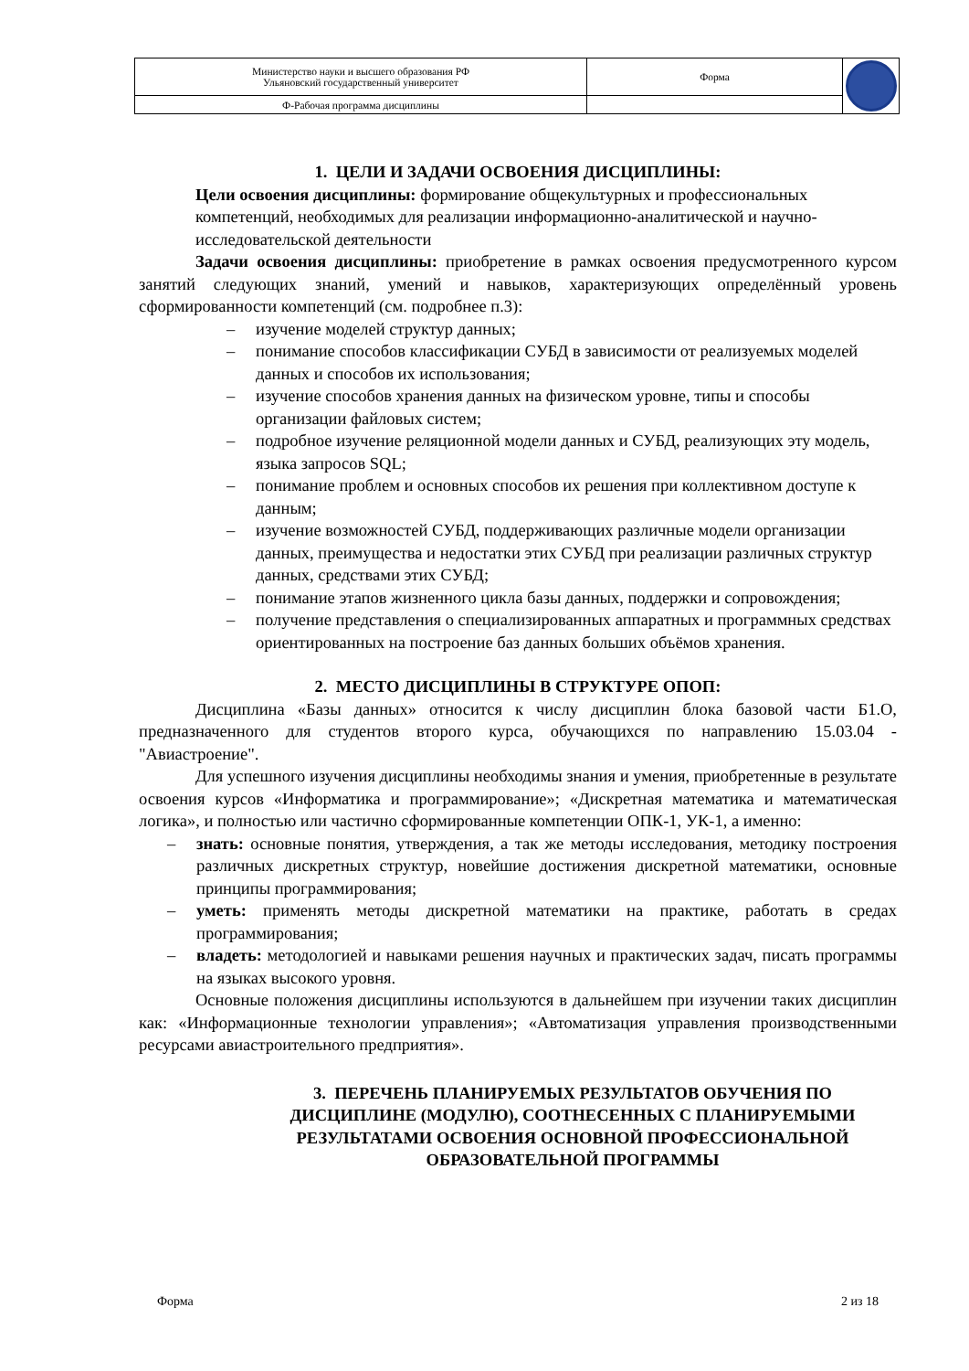| Министерство науки и высшего образования РФ Ульяновский государственный университет | Форма | |
| Ф-Рабочая программа дисциплины | | |
1. ЦЕЛИ И ЗАДАЧИ ОСВОЕНИЯ ДИСЦИПЛИНЫ:
Цели освоения дисциплины: формирование общекультурных и профессиональных компетенций, необходимых для реализации информационно-аналитической и научно-исследовательской деятельности
Задачи освоения дисциплины: приобретение в рамках освоения предусмотренного курсом занятий следующих знаний, умений и навыков, характеризующих определённый уровень сформированности компетенций (см. подробнее п.3):
– изучение моделей структур данных;
– понимание способов классификации СУБД в зависимости от реализуемых моделей данных и способов их использования;
– изучение способов хранения данных на физическом уровне, типы и способы организации файловых систем;
– подробное изучение реляционной модели данных и СУБД, реализующих эту модель, языка запросов SQL;
– понимание проблем и основных способов их решения при коллективном доступе к данным;
– изучение возможностей СУБД, поддерживающих различные модели организации данных, преимущества и недостатки этих СУБД при реализации различных структур данных, средствами этих СУБД;
– понимание этапов жизненного цикла базы данных, поддержки и сопровождения;
– получение представления о специализированных аппаратных и программных средствах ориентированных на построение баз данных больших объёмов хранения.
2. МЕСТО ДИСЦИПЛИНЫ В СТРУКТУРЕ ОПОП:
Дисциплина «Базы данных» относится к числу дисциплин блока базовой части Б1.О, предназначенного для студентов второго курса, обучающихся по направлению 15.03.04 - "Авиастроение".
Для успешного изучения дисциплины необходимы знания и умения, приобретенные в результате освоения курсов «Информатика и программирование»; «Дискретная математика и математическая логика», и полностью или частично сформированные компетенции ОПК-1, УК-1, а именно:
– знать: основные понятия, утверждения, а так же методы исследования, методику построения различных дискретных структур, новейшие достижения дискретной математики, основные принципы программирования;
– уметь: применять методы дискретной математики на практике, работать в средах программирования;
– владеть: методологией и навыками решения научных и практических задач, писать программы на языках высокого уровня.
Основные положения дисциплины используются в дальнейшем при изучении таких дисциплин как: «Информационные технологии управления»; «Автоматизация управления производственными ресурсами авиастроительного предприятия».
3. ПЕРЕЧЕНЬ ПЛАНИРУЕМЫХ РЕЗУЛЬТАТОВ ОБУЧЕНИЯ ПО ДИСЦИПЛИНЕ (МОДУЛЮ), СООТНЕСЕННЫХ С ПЛАНИРУЕМЫМИ РЕЗУЛЬТАТАМИ ОСВОЕНИЯ ОСНОВНОЙ ПРОФЕССИОНАЛЬНОЙ ОБРАЗОВАТЕЛЬНОЙ ПРОГРАММЫ
Форма 2 из 18